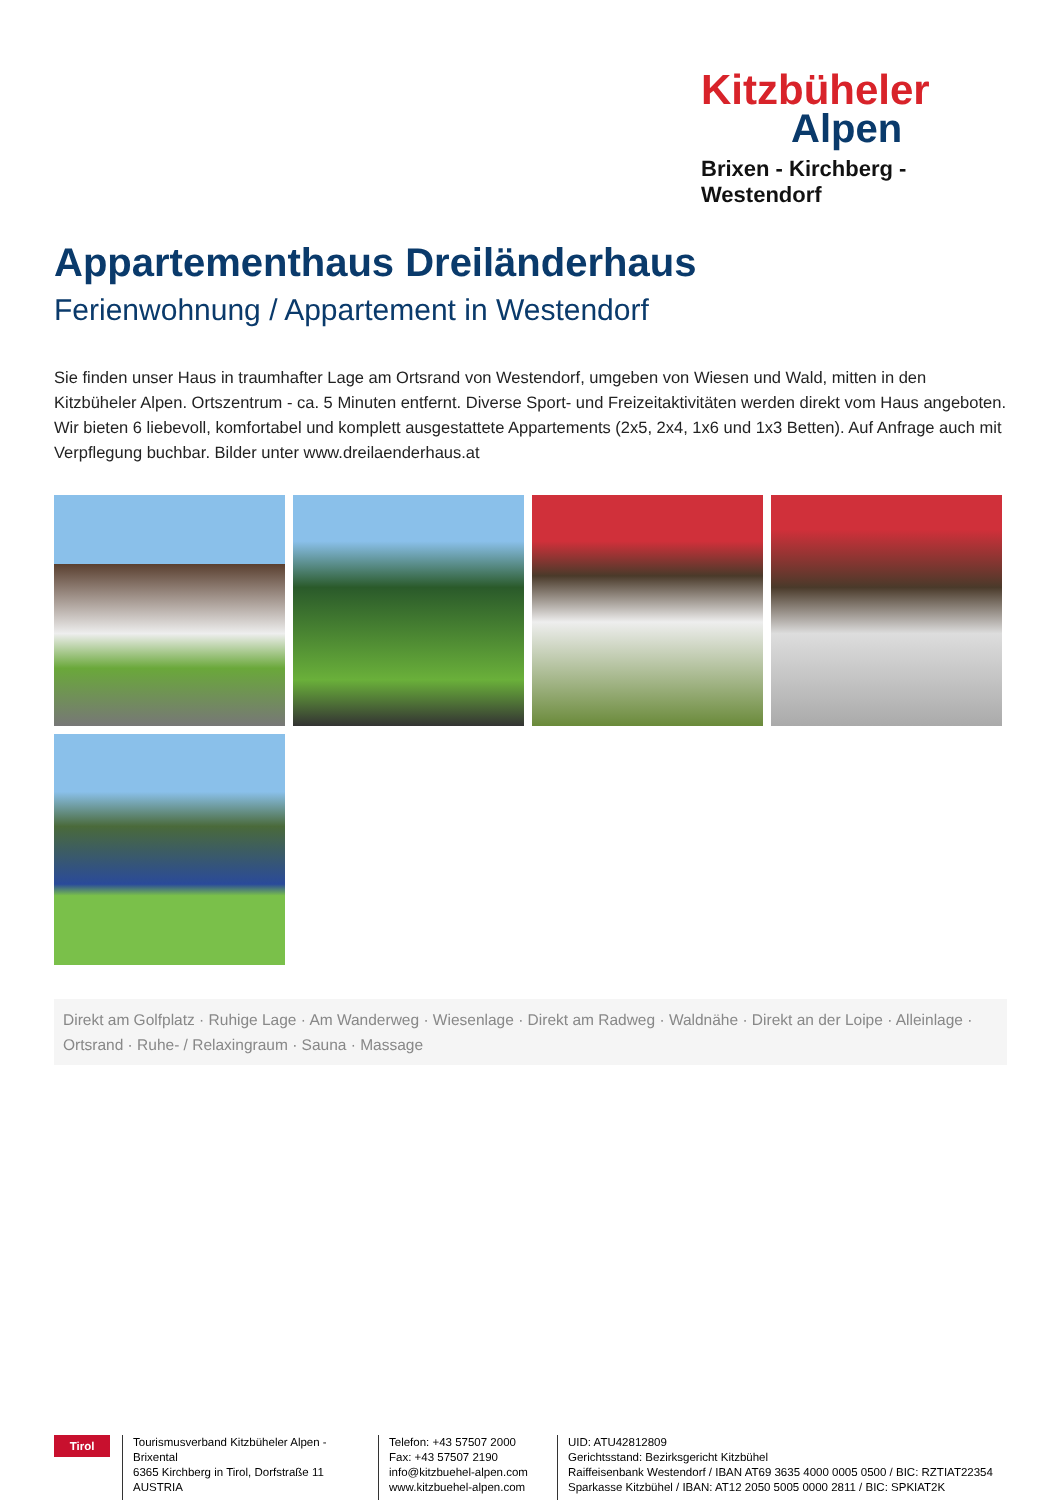Kitzbüheler
Alpen
Brixen - Kirchberg - Westendorf
Appartementhaus Dreiländerhaus
Ferienwohnung / Appartement in Westendorf
Sie finden unser Haus in traumhafter Lage am Ortsrand von Westendorf, umgeben von Wiesen und Wald, mitten in den Kitzbüheler Alpen. Ortszentrum - ca. 5 Minuten entfernt. Diverse Sport- und Freizeitaktivitäten werden direkt vom Haus angeboten. Wir bieten 6 liebevoll, komfortabel und komplett ausgestattete Appartements (2x5, 2x4, 1x6 und 1x3 Betten). Auf Anfrage auch mit Verpflegung buchbar. Bilder unter www.dreilaenderhaus.at
Direkt am Golfplatz · Ruhige Lage · Am Wanderweg · Wiesenlage · Direkt am Radweg · Waldnähe · Direkt an der Loipe · Alleinlage · Ortsrand · Ruhe- / Relaxingraum · Sauna · Massage
Tirol
Tourismusverband Kitzbüheler Alpen - Brixental
6365 Kirchberg in Tirol, Dorfstraße 11
AUSTRIA
Telefon: +43 57507 2000
Fax: +43 57507 2190
info@kitzbuehel-alpen.com
www.kitzbuehel-alpen.com
UID: ATU42812809
Gerichtsstand: Bezirksgericht Kitzbühel
Raiffeisenbank Westendorf / IBAN AT69 3635 4000 0005 0500 / BIC: RZTIAT22354
Sparkasse Kitzbühel / IBAN: AT12 2050 5005 0000 2811 / BIC: SPKIAT2K